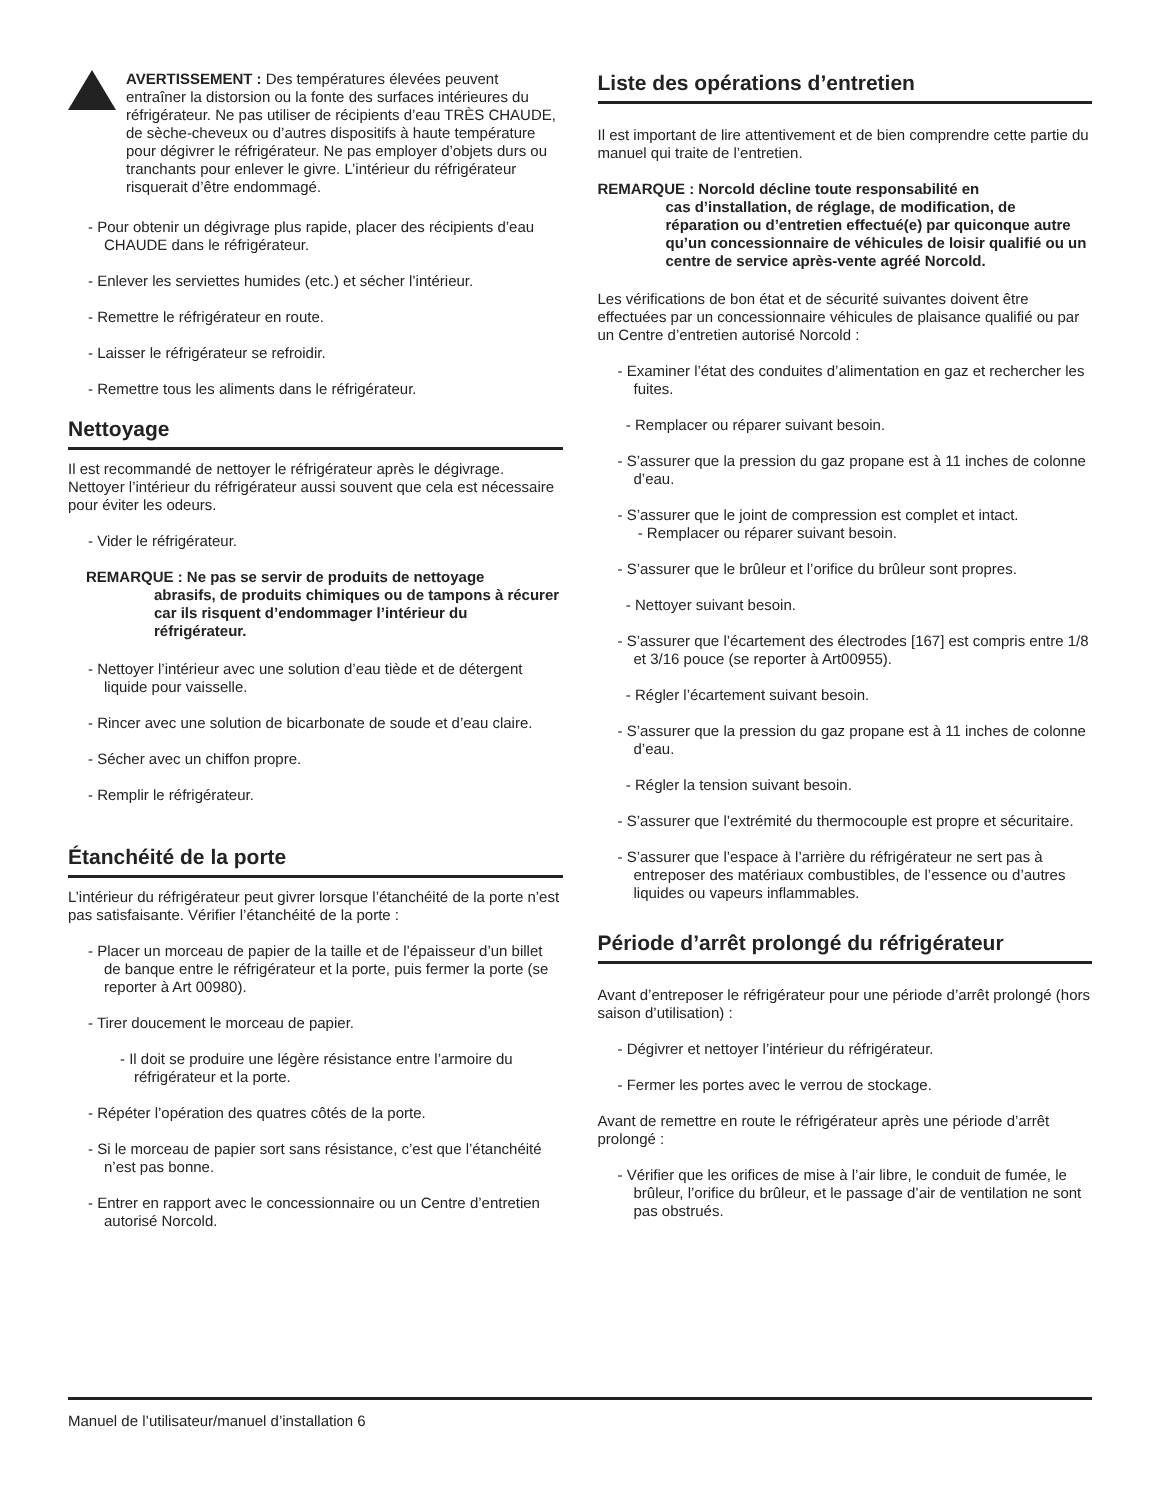AVERTISSEMENT : Des températures élevées peuvent entraîner la distorsion ou la fonte des surfaces intérieures du réfrigérateur. Ne pas utiliser de récipients d’eau TRÈS CHAUDE, de sèche-cheveux ou d’autres dispositifs à haute température pour dégivrer le réfrigérateur. Ne pas employer d’objets durs ou tranchants pour enlever le givre. L’intérieur du réfrigérateur risquerait d’être endommagé.
- Pour obtenir un dégivrage plus rapide, placer des récipients d’eau CHAUDE dans le réfrigérateur.
- Enlever les serviettes humides (etc.) et sécher l’intérieur.
- Remettre le réfrigérateur en route.
- Laisser le réfrigérateur se refroidir.
- Remettre tous les aliments dans le réfrigérateur.
Nettoyage
Il est recommandé de nettoyer le réfrigérateur après le dégivrage.
Nettoyer l’intérieur du réfrigérateur aussi souvent que cela est nécessaire pour éviter les odeurs.
- Vider le réfrigérateur.
REMARQUE : Ne pas se servir de produits de nettoyage
abrasifs, de produits chimiques ou de tampons à récurer car ils risquent d’endommager l’intérieur du réfrigérateur.
- Nettoyer l’intérieur avec une solution d’eau tiède et de détergent liquide pour vaisselle.
- Rincer avec une solution de bicarbonate de soude et d’eau claire.
- Sécher avec un chiffon propre.
- Remplir le réfrigérateur.
Étanchéité de la porte
L’intérieur du réfrigérateur peut givrer lorsque l’étanchéité de la porte n’est pas satisfaisante. Vérifier l’étanchéité de la porte :
- Placer un morceau de papier de la taille et de l’épaisseur d’un billet de banque entre le réfrigérateur et la porte, puis fermer la porte (se reporter à Art 00980).
- Tirer doucement le morceau de papier.
- Il doit se produire une légère résistance entre l’armoire du réfrigérateur et la porte.
- Répéter l’opération des quatres côtés de la porte.
- Si le morceau de papier sort sans résistance, c’est que l’étanchéité n’est pas bonne.
- Entrer en rapport avec le concessionnaire ou un Centre d’entretien autorisé Norcold.
Liste des opérations d’entretien
Il est important de lire attentivement et de bien comprendre cette partie du manuel qui traite de l’entretien.
REMARQUE : Norcold décline toute responsabilité en
cas d’installation, de réglage, de modification, de réparation ou d’entretien effectué(e) par quiconque autre qu’un concessionnaire de véhicules de loisir qualifié ou un centre de service après-vente agréé Norcold.
Les vérifications de bon état et de sécurité suivantes doivent être effectuées par un concessionnaire véhicules de plaisance qualifié ou par un Centre d’entretien autorisé Norcold :
- Examiner l’état des conduites d’alimentation en gaz et rechercher les fuites.
- Remplacer ou réparer suivant besoin.
- S’assurer que la pression du gaz propane est à 11 inches de colonne d’eau.
- S’assurer que le joint de compression est complet et intact.
- Remplacer ou réparer suivant besoin.
- S’assurer que le brûleur et l’orifice du brûleur sont propres.
- Nettoyer suivant besoin.
- S’assurer que l’écartement des électrodes [167] est compris entre 1/8 et 3/16 pouce (se reporter à Art00955).
- Régler l’écartement suivant besoin.
- S’assurer que la pression du gaz propane est à 11 inches de colonne d’eau.
- Régler la tension suivant besoin.
- S’assurer que l’extrémité du thermocouple est propre et sécuritaire.
- S’assurer que l’espace à l’arrière du réfrigérateur ne sert pas à entreposer des matériaux combustibles, de l’essence ou d’autres liquides ou vapeurs inflammables.
Période d’arrêt prolongé du réfrigérateur
Avant d’entreposer le réfrigérateur pour une période d’arrêt prolongé (hors saison d’utilisation) :
- Dégivrer et nettoyer l’intérieur du réfrigérateur.
- Fermer les portes avec le verrou de stockage.
Avant de remettre en route le réfrigérateur après une période d’arrêt prolongé :
- Vérifier que les orifices de mise à l’air libre, le conduit de fumée, le brûleur, l’orifice du brûleur, et le passage d’air de ventilation ne sont pas obstrués.
Manuel de l’utilisateur/manuel d’installation 6